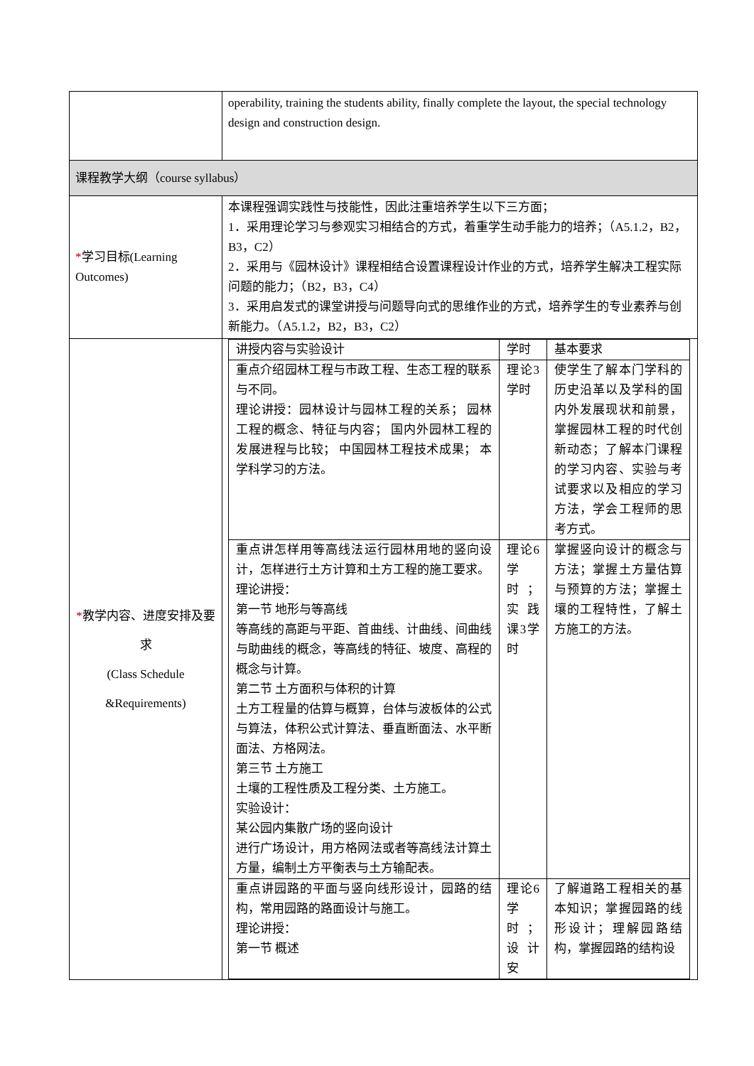| | operability, training the students ability, finally complete the layout, the special technology design and construction design. |
| 课程教学大纲（course syllabus） | |
| * 学习目标(Learning Outcomes) | 本课程强调实践性与技能性，因此注重培养学生以下三方面； 1．采用理论学习与参观实习相结合的方式，着重学生动手能力的培养；（A5.1.2，B2，B3，C2） 2．采用与《园林设计》课程相结合设置课程设计作业的方式，培养学生解决工程实际问题的能力；（B2，B3，C4） 3．采用启发式的课堂讲授与问题导向式的思维作业的方式，培养学生的专业素养与创新能力。（A5.1.2，B2，B3，C2） |
| * 教学内容、进度安排及要求 (Class Schedule &Requirements) | / 讲授内容与实验设计 / 学时 / 基本要求 / / 重点介绍园林工程与市政工程、生态工程的联系与不同。 理论讲授：园林设计与园林工程的关系； 园林工程的概念、特征与内容； 国内外园林工程的发展进程与比较； 中国园林工程技术成果； 本学科学习的方法。 / 理论3学时 / 使学生了解本门学科的历史沿革以及学科的国内外发展现状和前景，掌握园林工程的时代创新动态；了解本门课程的学习内容、实验与考试要求以及相应的学习方法，学会工程师的思考方式。 / / 重点讲怎样用等高线法运行园林用地的竖向设计，怎样进行土方计算和土方工程的施工要求。 理论讲授： 第一节 地形与等高线 等高线的高距与平距、首曲线、计曲线、间曲线与助曲线的概念，等高线的特征、坡度、高程的概念与计算。 第二节 土方面积与体积的计算 土方工程量的估算与概算，台体与波板体的公式与算法，体积公式计算法、垂直断面法、水平断面法、方格网法。 第三节 土方施工 土壤的工程性质及工程分类、土方施工。 实验设计： 某公园内集散广场的竖向设计 进行广场设计，用方格网法或者等高线法计算土方量，编制土方平衡表与土方输配表。 / 理论6学时；实践课3学时 / 掌握竖向设计的概念与方法；掌握土方量估算与预算的方法；掌握土壤的工程特性，了解土方施工的方法。 / / 重点讲园路的平面与竖向线形设计，园路的结构，常用园路的路面设计与施工。 理论讲授： 第一节 概述 / 理论6学时；设计安 / 了解道路工程相关的基本知识；掌握园路的线形设计；理解园路结构，掌握园路的结构设 / |